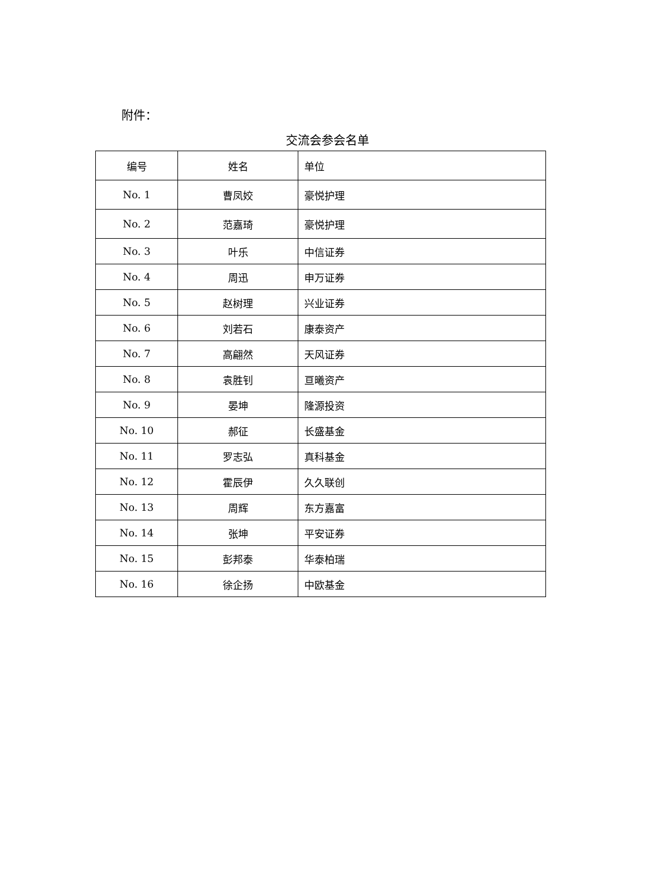附件：
交流会参会名单
| 编号 | 姓名 | 单位 |
| --- | --- | --- |
| No. 1 | 曹凤姣 | 豪悦护理 |
| No. 2 | 范嘉琦 | 豪悦护理 |
| No. 3 | 叶乐 | 中信证券 |
| No. 4 | 周迅 | 申万证券 |
| No. 5 | 赵树理 | 兴业证券 |
| No. 6 | 刘若石 | 康泰资产 |
| No. 7 | 高翩然 | 天风证券 |
| No. 8 | 袁胜钊 | 亘曦资产 |
| No. 9 | 晏坤 | 隆源投资 |
| No. 10 | 郝征 | 长盛基金 |
| No. 11 | 罗志弘 | 真科基金 |
| No. 12 | 霍辰伊 | 久久联创 |
| No. 13 | 周辉 | 东方嘉富 |
| No. 14 | 张坤 | 平安证券 |
| No. 15 | 彭邦泰 | 华泰柏瑞 |
| No. 16 | 徐企扬 | 中欧基金 |